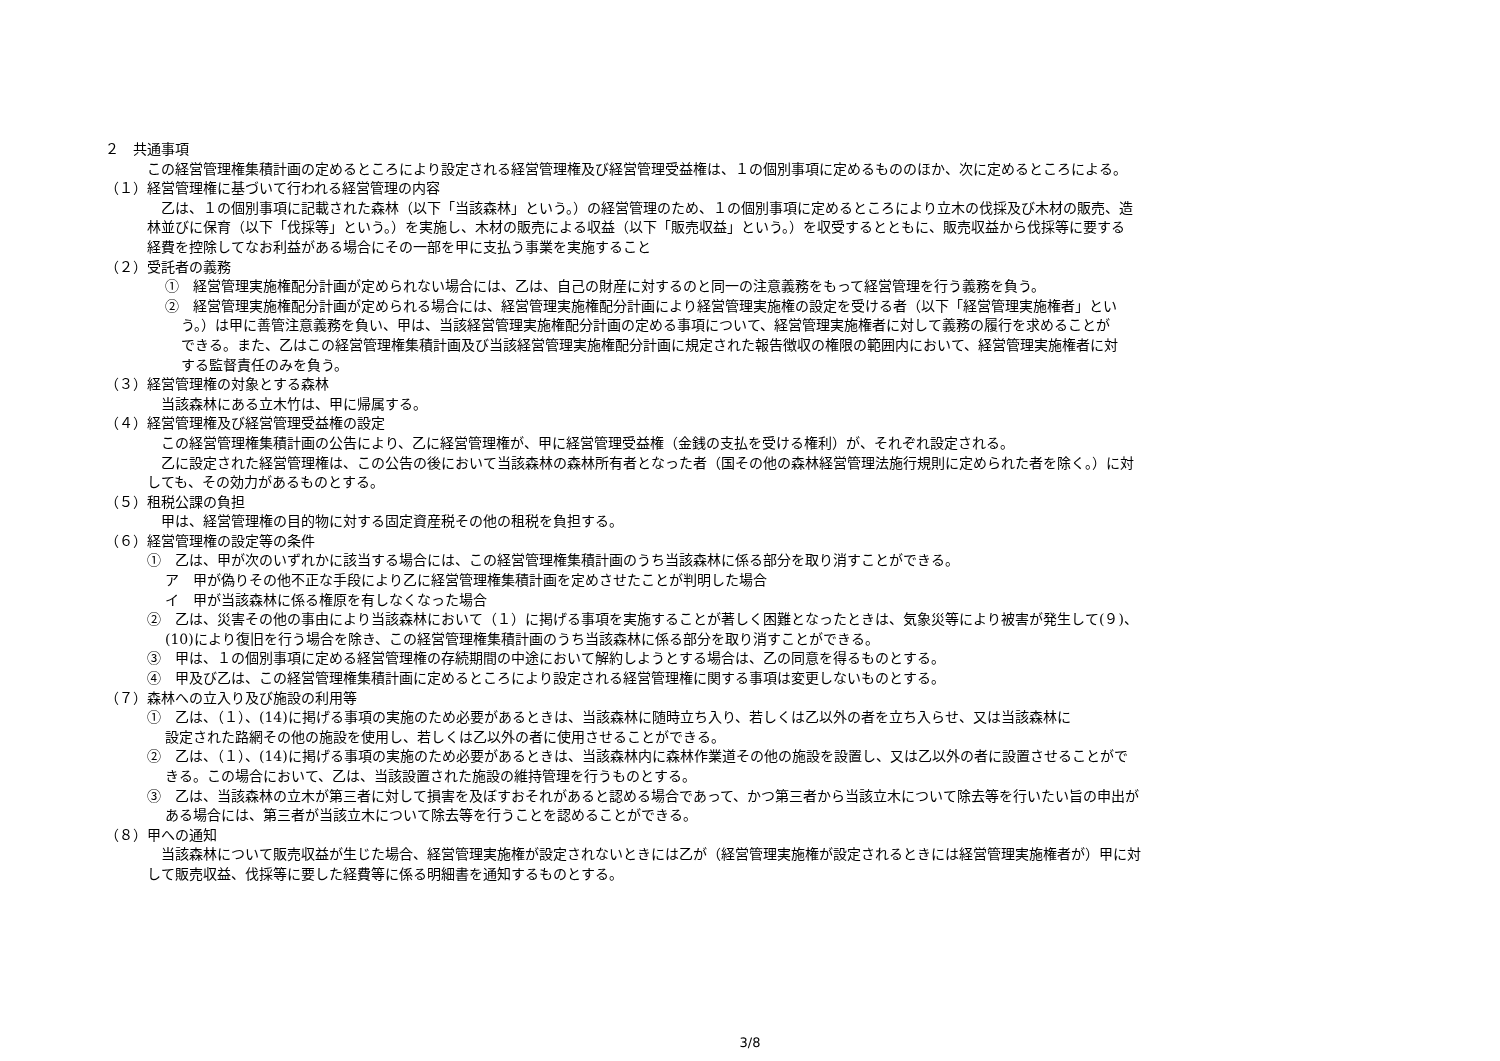２　共通事項
この経営管理権集積計画の定めるところにより設定される経営管理権及び経営管理受益権は、１の個別事項に定めるもののほか、次に定めるところによる。
（１）経営管理権に基づいて行われる経営管理の内容
　乙は、１の個別事項に記載された森林（以下「当該森林」という。）の経営管理のため、１の個別事項に定めるところにより立木の伐採及び木材の販売、造
林並びに保育（以下「伐採等」という。）を実施し、木材の販売による収益（以下「販売収益」という。）を収受するとともに、販売収益から伐採等に要する
経費を控除してなお利益がある場合にその一部を甲に支払う事業を実施すること
（２）受託者の義務
①　経営管理実施権配分計画が定められない場合には、乙は、自己の財産に対するのと同一の注意義務をもって経営管理を行う義務を負う。
②　経営管理実施権配分計画が定められる場合には、経営管理実施権配分計画により経営管理実施権の設定を受ける者（以下「経営管理実施権者」とい
う。）は甲に善管注意義務を負い、甲は、当該経営管理実施権配分計画の定める事項について、経営管理実施権者に対して義務の履行を求めることが
できる。また、乙はこの経営管理権集積計画及び当該経営管理実施権配分計画に規定された報告徴収の権限の範囲内において、経営管理実施権者に対
する監督責任のみを負う。
（３）経営管理権の対象とする森林
　当該森林にある立木竹は、甲に帰属する。
（４）経営管理権及び経営管理受益権の設定
　この経営管理権集積計画の公告により、乙に経営管理権が、甲に経営管理受益権（金銭の支払を受ける権利）が、それぞれ設定される。
　乙に設定された経営管理権は、この公告の後において当該森林の森林所有者となった者（国その他の森林経営管理法施行規則に定められた者を除く。）に対
しても、その効力があるものとする。
（５）租税公課の負担
　甲は、経営管理権の目的物に対する固定資産税その他の租税を負担する。
（６）経営管理権の設定等の条件
①　乙は、甲が次のいずれかに該当する場合には、この経営管理権集積計画のうち当該森林に係る部分を取り消すことができる。
ア　甲が偽りその他不正な手段により乙に経営管理権集積計画を定めさせたことが判明した場合
イ　甲が当該森林に係る権原を有しなくなった場合
②　乙は、災害その他の事由により当該森林において（１）に掲げる事項を実施することが著しく困難となったときは、気象災等により被害が発生して(９)、
(10)により復旧を行う場合を除き、この経営管理権集積計画のうち当該森林に係る部分を取り消すことができる。
③　甲は、１の個別事項に定める経営管理権の存続期間の中途において解約しようとする場合は、乙の同意を得るものとする。
④　甲及び乙は、この経営管理権集積計画に定めるところにより設定される経営管理権に関する事項は変更しないものとする。
（７）森林への立入り及び施設の利用等
①　乙は、（１）、(14)に掲げる事項の実施のため必要があるときは、当該森林に随時立ち入り、若しくは乙以外の者を立ち入らせ、又は当該森林に
設定された路網その他の施設を使用し、若しくは乙以外の者に使用させることができる。
②　乙は、（１）、(14)に掲げる事項の実施のため必要があるときは、当該森林内に森林作業道その他の施設を設置し、又は乙以外の者に設置させることがで
きる。この場合において、乙は、当該設置された施設の維持管理を行うものとする。
③　乙は、当該森林の立木が第三者に対して損害を及ぼすおそれがあると認める場合であって、かつ第三者から当該立木について除去等を行いたい旨の申出が
ある場合には、第三者が当該立木について除去等を行うことを認めることができる。
（８）甲への通知
　当該森林について販売収益が生じた場合、経営管理実施権が設定されないときには乙が（経営管理実施権が設定されるときには経営管理実施権者が）甲に対
して販売収益、伐採等に要した経費等に係る明細書を通知するものとする。
3/8